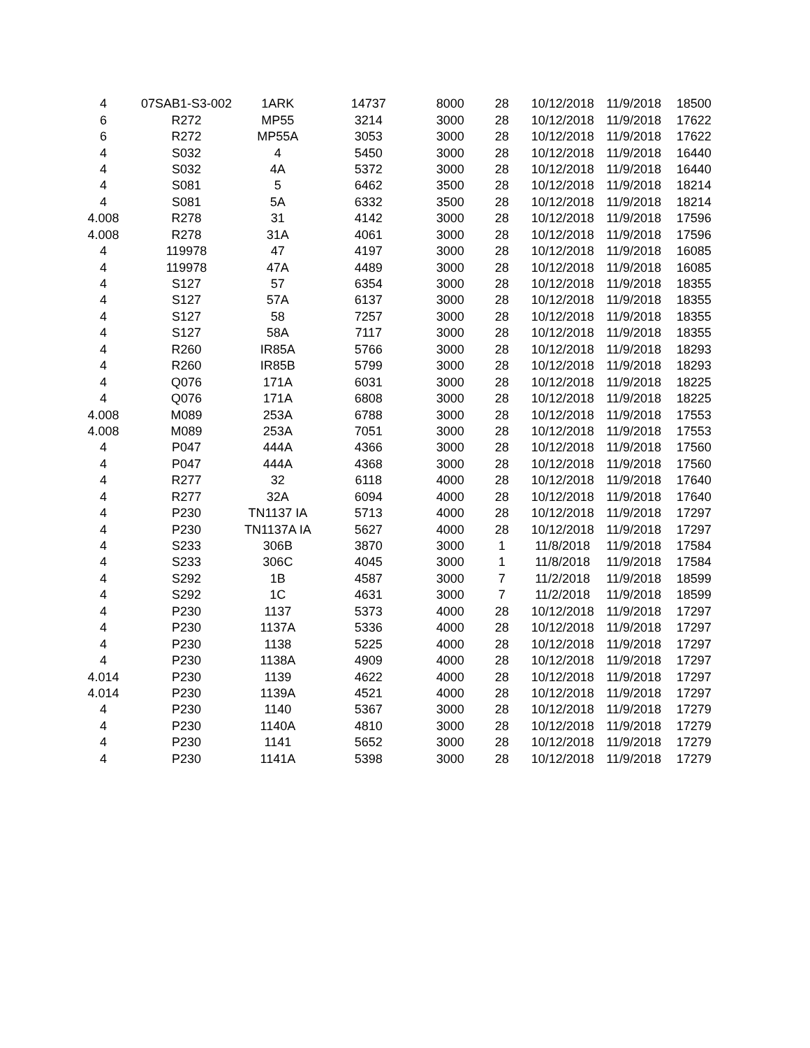| 4 | 07SAB1-S3-002 | 1ARK | 14737 | 8000 | 28 | 10/12/2018 | 11/9/2018 | 18500 |
| 6 | R272 | MP55 | 3214 | 3000 | 28 | 10/12/2018 | 11/9/2018 | 17622 |
| 6 | R272 | MP55A | 3053 | 3000 | 28 | 10/12/2018 | 11/9/2018 | 17622 |
| 4 | S032 | 4 | 5450 | 3000 | 28 | 10/12/2018 | 11/9/2018 | 16440 |
| 4 | S032 | 4A | 5372 | 3000 | 28 | 10/12/2018 | 11/9/2018 | 16440 |
| 4 | S081 | 5 | 6462 | 3500 | 28 | 10/12/2018 | 11/9/2018 | 18214 |
| 4 | S081 | 5A | 6332 | 3500 | 28 | 10/12/2018 | 11/9/2018 | 18214 |
| 4.008 | R278 | 31 | 4142 | 3000 | 28 | 10/12/2018 | 11/9/2018 | 17596 |
| 4.008 | R278 | 31A | 4061 | 3000 | 28 | 10/12/2018 | 11/9/2018 | 17596 |
| 4 | 119978 | 47 | 4197 | 3000 | 28 | 10/12/2018 | 11/9/2018 | 16085 |
| 4 | 119978 | 47A | 4489 | 3000 | 28 | 10/12/2018 | 11/9/2018 | 16085 |
| 4 | S127 | 57 | 6354 | 3000 | 28 | 10/12/2018 | 11/9/2018 | 18355 |
| 4 | S127 | 57A | 6137 | 3000 | 28 | 10/12/2018 | 11/9/2018 | 18355 |
| 4 | S127 | 58 | 7257 | 3000 | 28 | 10/12/2018 | 11/9/2018 | 18355 |
| 4 | S127 | 58A | 7117 | 3000 | 28 | 10/12/2018 | 11/9/2018 | 18355 |
| 4 | R260 | IR85A | 5766 | 3000 | 28 | 10/12/2018 | 11/9/2018 | 18293 |
| 4 | R260 | IR85B | 5799 | 3000 | 28 | 10/12/2018 | 11/9/2018 | 18293 |
| 4 | Q076 | 171A | 6031 | 3000 | 28 | 10/12/2018 | 11/9/2018 | 18225 |
| 4 | Q076 | 171A | 6808 | 3000 | 28 | 10/12/2018 | 11/9/2018 | 18225 |
| 4.008 | M089 | 253A | 6788 | 3000 | 28 | 10/12/2018 | 11/9/2018 | 17553 |
| 4.008 | M089 | 253A | 7051 | 3000 | 28 | 10/12/2018 | 11/9/2018 | 17553 |
| 4 | P047 | 444A | 4366 | 3000 | 28 | 10/12/2018 | 11/9/2018 | 17560 |
| 4 | P047 | 444A | 4368 | 3000 | 28 | 10/12/2018 | 11/9/2018 | 17560 |
| 4 | R277 | 32 | 6118 | 4000 | 28 | 10/12/2018 | 11/9/2018 | 17640 |
| 4 | R277 | 32A | 6094 | 4000 | 28 | 10/12/2018 | 11/9/2018 | 17640 |
| 4 | P230 | TN1137 IA | 5713 | 4000 | 28 | 10/12/2018 | 11/9/2018 | 17297 |
| 4 | P230 | TN1137A IA | 5627 | 4000 | 28 | 10/12/2018 | 11/9/2018 | 17297 |
| 4 | S233 | 306B | 3870 | 3000 | 1 | 11/8/2018 | 11/9/2018 | 17584 |
| 4 | S233 | 306C | 4045 | 3000 | 1 | 11/8/2018 | 11/9/2018 | 17584 |
| 4 | S292 | 1B | 4587 | 3000 | 7 | 11/2/2018 | 11/9/2018 | 18599 |
| 4 | S292 | 1C | 4631 | 3000 | 7 | 11/2/2018 | 11/9/2018 | 18599 |
| 4 | P230 | 1137 | 5373 | 4000 | 28 | 10/12/2018 | 11/9/2018 | 17297 |
| 4 | P230 | 1137A | 5336 | 4000 | 28 | 10/12/2018 | 11/9/2018 | 17297 |
| 4 | P230 | 1138 | 5225 | 4000 | 28 | 10/12/2018 | 11/9/2018 | 17297 |
| 4 | P230 | 1138A | 4909 | 4000 | 28 | 10/12/2018 | 11/9/2018 | 17297 |
| 4.014 | P230 | 1139 | 4622 | 4000 | 28 | 10/12/2018 | 11/9/2018 | 17297 |
| 4.014 | P230 | 1139A | 4521 | 4000 | 28 | 10/12/2018 | 11/9/2018 | 17297 |
| 4 | P230 | 1140 | 5367 | 3000 | 28 | 10/12/2018 | 11/9/2018 | 17279 |
| 4 | P230 | 1140A | 4810 | 3000 | 28 | 10/12/2018 | 11/9/2018 | 17279 |
| 4 | P230 | 1141 | 5652 | 3000 | 28 | 10/12/2018 | 11/9/2018 | 17279 |
| 4 | P230 | 1141A | 5398 | 3000 | 28 | 10/12/2018 | 11/9/2018 | 17279 |